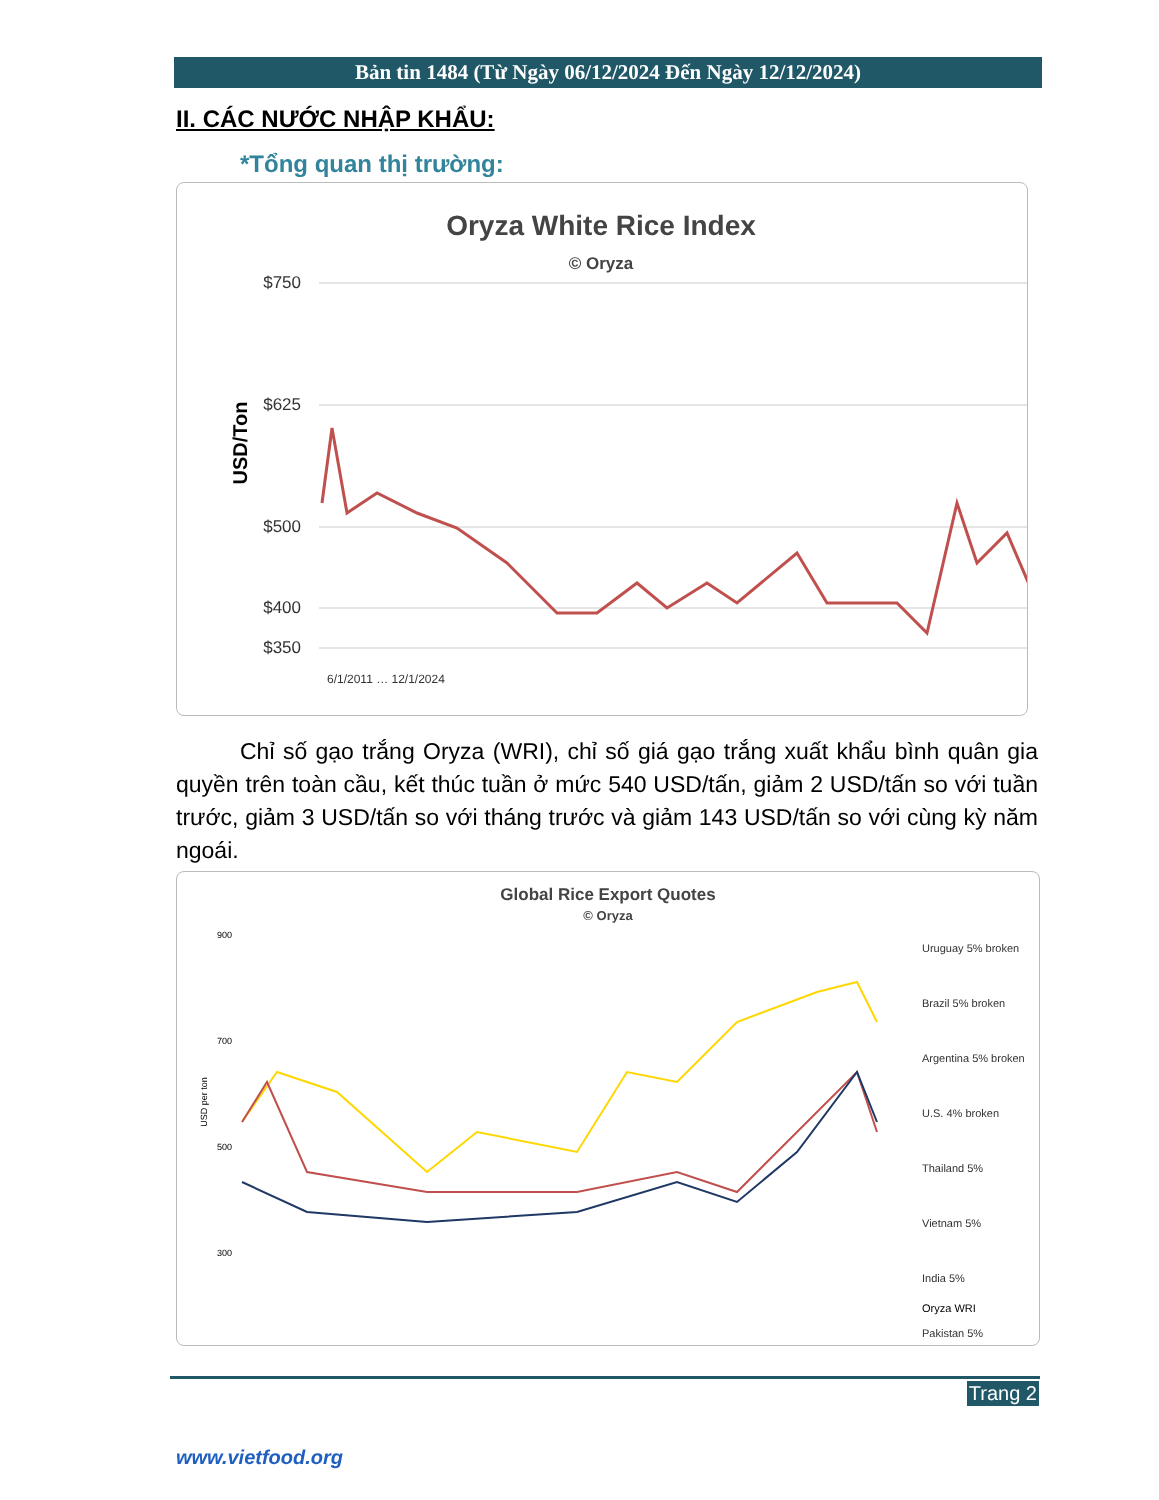Bản tin 1484 (Từ Ngày 06/12/2024 Đến Ngày 12/12/2024)
II. CÁC NƯỚC NHẬP KHẨU:
*Tổng quan thị trường:
Oryza White Rice Index
© Oryza
USD/Ton
$750
$625
$500
$400
$350
6/1/2011 … 12/1/2024
Chỉ số gạo trắng Oryza (WRI), chỉ số giá gạo trắng xuất khẩu bình quân gia quyền trên toàn cầu, kết thúc tuần ở mức 540 USD/tấn, giảm 2 USD/tấn so với tuần trước, giảm 3 USD/tấn so với tháng trước và giảm 143 USD/tấn so với cùng kỳ năm ngoái.
Global Rice Export Quotes
© Oryza
USD per ton
900
700
500
300
Uruguay 5% broken
Brazil 5% broken
Argentina 5% broken
U.S. 4% broken
Thailand 5%
Vietnam 5%
India 5%
Pakistan 5%
Oryza WRI
Trang 2
www.vietfood.org